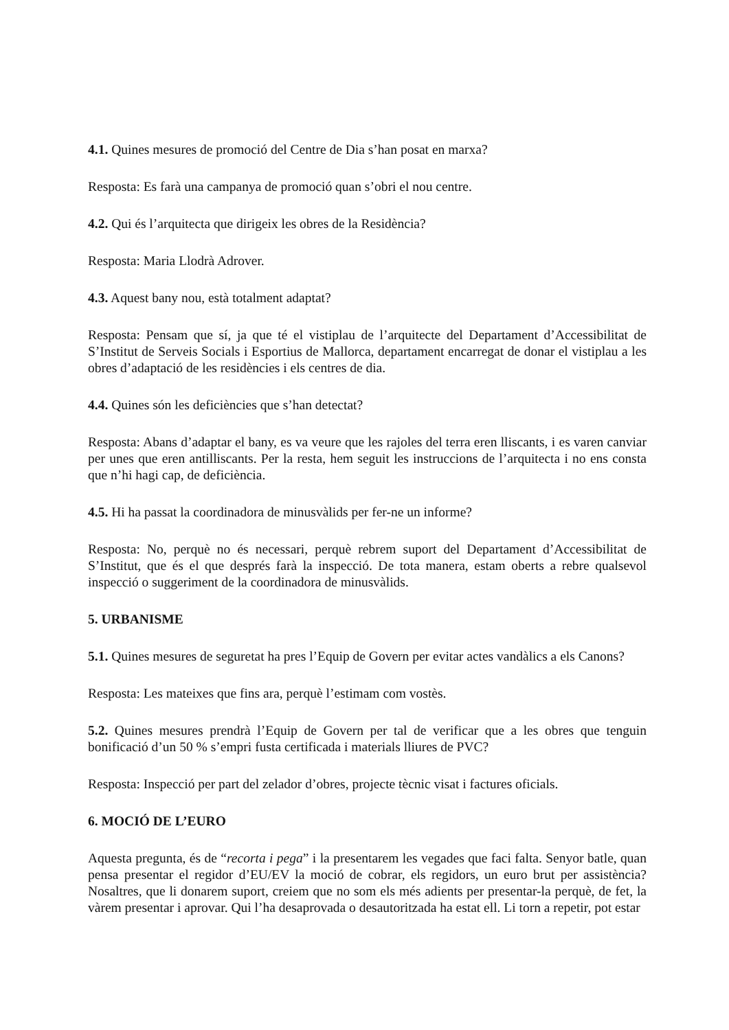4.1. Quines mesures de promoció del Centre de Dia s’han posat en marxa?
Resposta: Es farà una campanya de promoció quan s’obri el nou centre.
4.2. Qui és l’arquitecta que dirigeix les obres de la Residència?
Resposta: Maria Llodrà Adrover.
4.3. Aquest bany nou, està totalment adaptat?
Resposta: Pensam que sí, ja que té el vistiplau de l’arquitecte del Departament d’Accessibilitat de S’Institut de Serveis Socials i Esportius de Mallorca, departament encarregat de donar el vistiplau a les obres d’adaptació de les residències i els centres de dia.
4.4. Quines són les deficiències que s’han detectat?
Resposta: Abans d’adaptar el bany, es va veure que les rajoles del terra eren lliscants, i es varen canviar per unes que eren antilliscants. Per la resta, hem seguit les instruccions de l’arquitecta i no ens consta que n’hi hagi cap, de deficiència.
4.5. Hi ha passat la coordinadora de minusvàlids per fer-ne un informe?
Resposta: No, perquè no és necessari, perquè rebrem suport del Departament d’Accessibilitat de S’Institut, que és el que després farà la inspecció. De tota manera, estam oberts a rebre qualsevol inspecció o suggeriment de la coordinadora de minusvàlids.
5. URBANISME
5.1. Quines mesures de seguretat ha pres l’Equip de Govern per evitar actes vandàlics a els Canons?
Resposta: Les mateixes que fins ara, perquè l’estimam com vostès.
5.2. Quines mesures prendrà l’Equip de Govern per tal de verificar que a les obres que tenguin bonificació d’un 50 % s’empri fusta certificada i materials lliures de PVC?
Resposta: Inspecció per part del zelador d’obres, projecte tècnic visat i factures oficials.
6. MOCIÓ DE L’EURO
Aquesta pregunta, és de “recorta i pega” i la presentarem les vegades que faci falta. Senyor batle, quan pensa presentar el regidor d’EU/EV la moció de cobrar, els regidors, un euro brut per assistència? Nosaltres, que li donarem suport, creiem que no som els més adients per presentar-la perquè, de fet, la vàrem presentar i aprovar. Qui l’ha desaprovada o desautoritzada ha estat ell. Li torn a repetir, pot estar